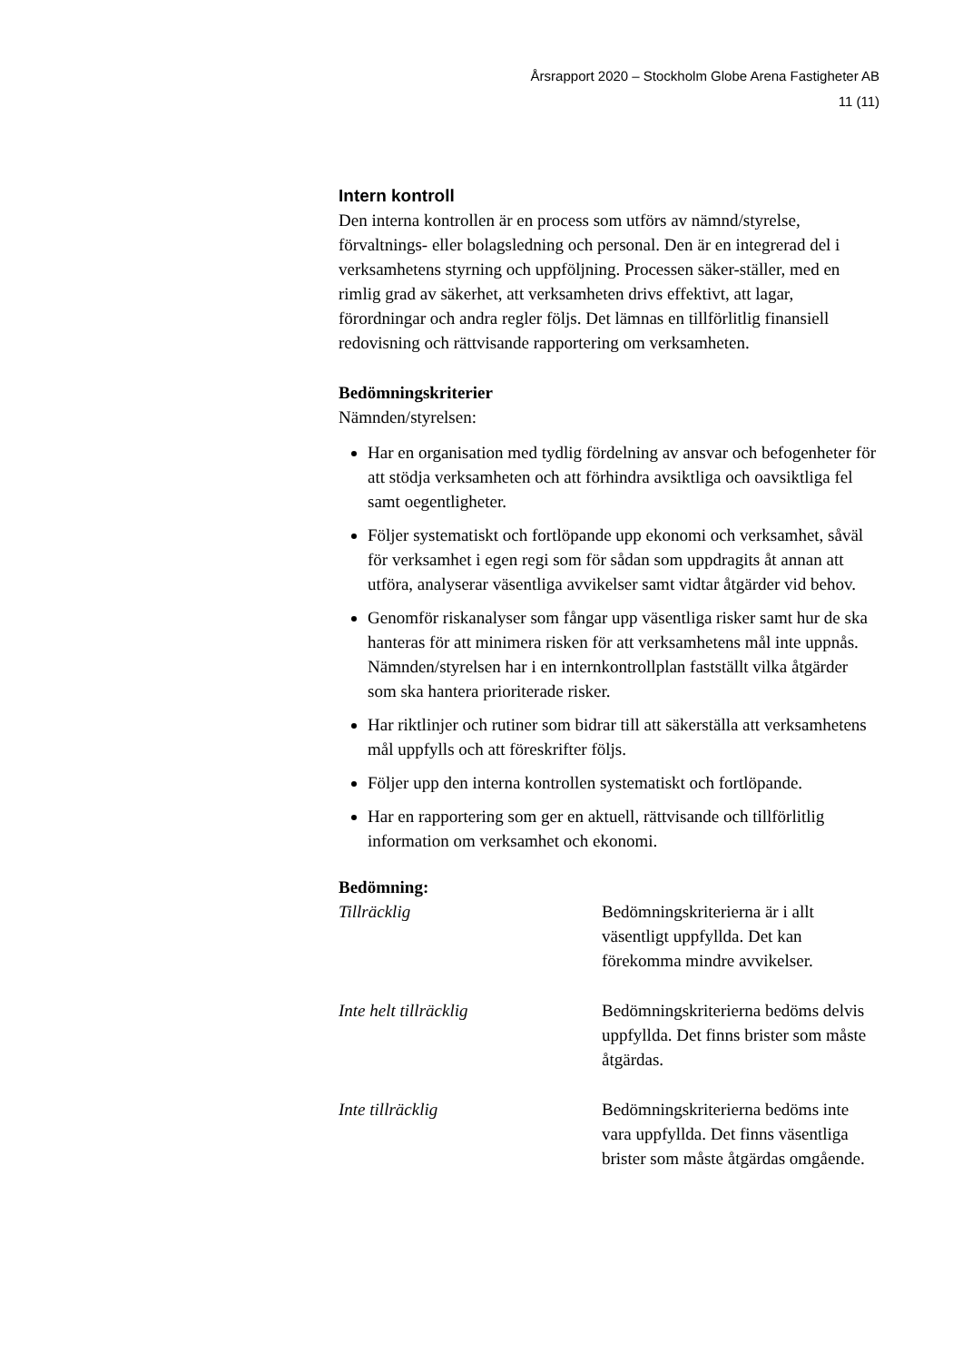Årsrapport 2020 – Stockholm Globe Arena Fastigheter AB
11 (11)
Intern kontroll
Den interna kontrollen är en process som utförs av nämnd/styrelse, förvaltnings- eller bolagsledning och personal. Den är en integrerad del i verksamhetens styrning och uppföljning. Processen säker-ställer, med en rimlig grad av säkerhet, att verksamheten drivs effektivt, att lagar, förordningar och andra regler följs. Det lämnas en tillförlitlig finansiell redovisning och rättvisande rapportering om verksamheten.
Bedömningskriterier
Nämnden/styrelsen:
Har en organisation med tydlig fördelning av ansvar och befogenheter för att stödja verksamheten och att förhindra avsiktliga och oavsiktliga fel samt oegentligheter.
Följer systematiskt och fortlöpande upp ekonomi och verksamhet, såväl för verksamhet i egen regi som för sådan som uppdragits åt annan att utföra, analyserar väsentliga avvikelser samt vidtar åtgärder vid behov.
Genomför riskanalyser som fångar upp väsentliga risker samt hur de ska hanteras för att minimera risken för att verksamhetens mål inte uppnås. Nämnden/styrelsen har i en internkontrollplan fastställt vilka åtgärder som ska hantera prioriterade risker.
Har riktlinjer och rutiner som bidrar till att säkerställa att verksamhetens mål uppfylls och att föreskrifter följs.
Följer upp den interna kontrollen systematiskt och fortlöpande.
Har en rapportering som ger en aktuell, rättvisande och tillförlitlig information om verksamhet och ekonomi.
Bedömning:
Tillräcklig Bedömningskriterierna är i allt väsentligt uppfyllda. Det kan förekomma mindre avvikelser.
Inte helt tillräcklig Bedömningskriterierna bedöms delvis uppfyllda. Det finns brister som måste åtgärdas.
Inte tillräcklig Bedömningskriterierna bedöms inte vara uppfyllda. Det finns väsentliga brister som måste åtgärdas omgående.